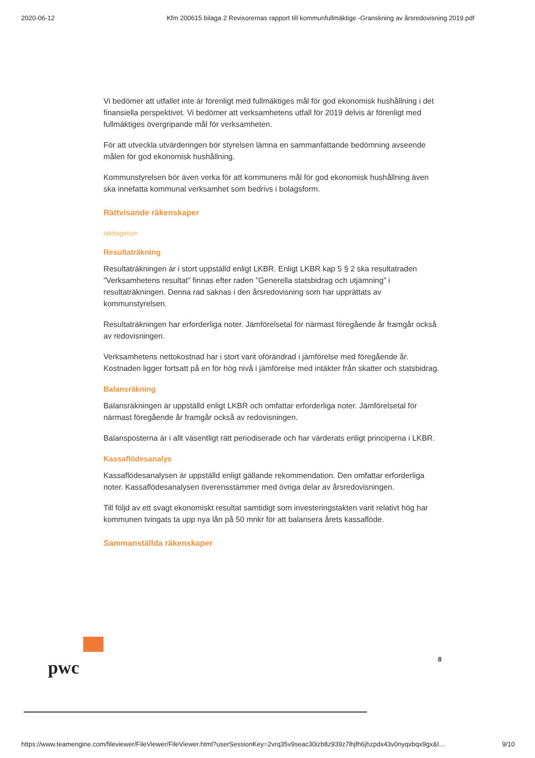2020-06-12 Kfm 200615 bilaga 2 Revisorernas rapport till kommunfullmäktige -Granskning av årsredovisning 2019.pdf
Vi bedömer att utfallet inte är förenligt med fullmäktiges mål för god ekonomisk hushållning i det finansiella perspektivet. Vi bedömer att verksamhetens utfall för 2019 delvis är förenligt med fullmäktiges övergripande mål för verksamheten.
För att utveckla utvärderingen bör styrelsen lämna en sammanfattande bedömning avseende målen för god ekonomisk hushållning.
Kommunstyrelsen bör även verka för att kommunens mål för god ekonomisk hushållning även ska innefatta kommunal verksamhet som bedrivs i bolagsform.
Rättvisande räkenskaper
Iakttagelser
Resultaträkning
Resultaträkningen är i stort uppställd enligt LKBR. Enligt LKBR kap 5 § 2 ska resultatraden ”Verksamhetens resultat” finnas efter raden ”Generella statsbidrag och utjämning” i resultaträkningen. Denna rad saknas i den årsredovisning som har upprättats av kommunstyrelsen.
Resultaträkningen har erforderliga noter. Jämförelsetal för närmast föregående år framgår också av redovisningen.
Verksamhetens nettokostnad har i stort varit oförändrad i jämförelse med föregående år. Kostnaden ligger fortsatt på en för hög nivå i jämförelse med intäkter från skatter och statsbidrag.
Balansräkning
Balansräkningen är uppställd enligt LKBR och omfattar erforderliga noter. Jämförelsetal för närmast föregående år framgår också av redovisningen.
Balansposterna är i allt väsentligt rätt periodiserade och har värderats enligt principerna i LKBR.
Kassaflödesanalys
Kassaflödesanalysen är uppställd enligt gällande rekommendation. Den omfattar erforderliga noter. Kassaflödesanalysen överensstämmer med övriga delar av årsredovisningen.
Till följd av ett svagt ekonomiskt resultat samtidigt som investeringstakten varit relativt hög har kommunen tvingats ta upp nya lån på 50 mnkr för att balansera årets kassaflöde.
Sammanställda räkenskaper
pwc
8
https://www.teamengine.com/fileviewer/FileViewer/FileViewer.html?userSessionKey=2vrq35v9seac30izb8z939z7lhjfh6jhzpdx43v0nyqxbqx9gx&l… 9/10